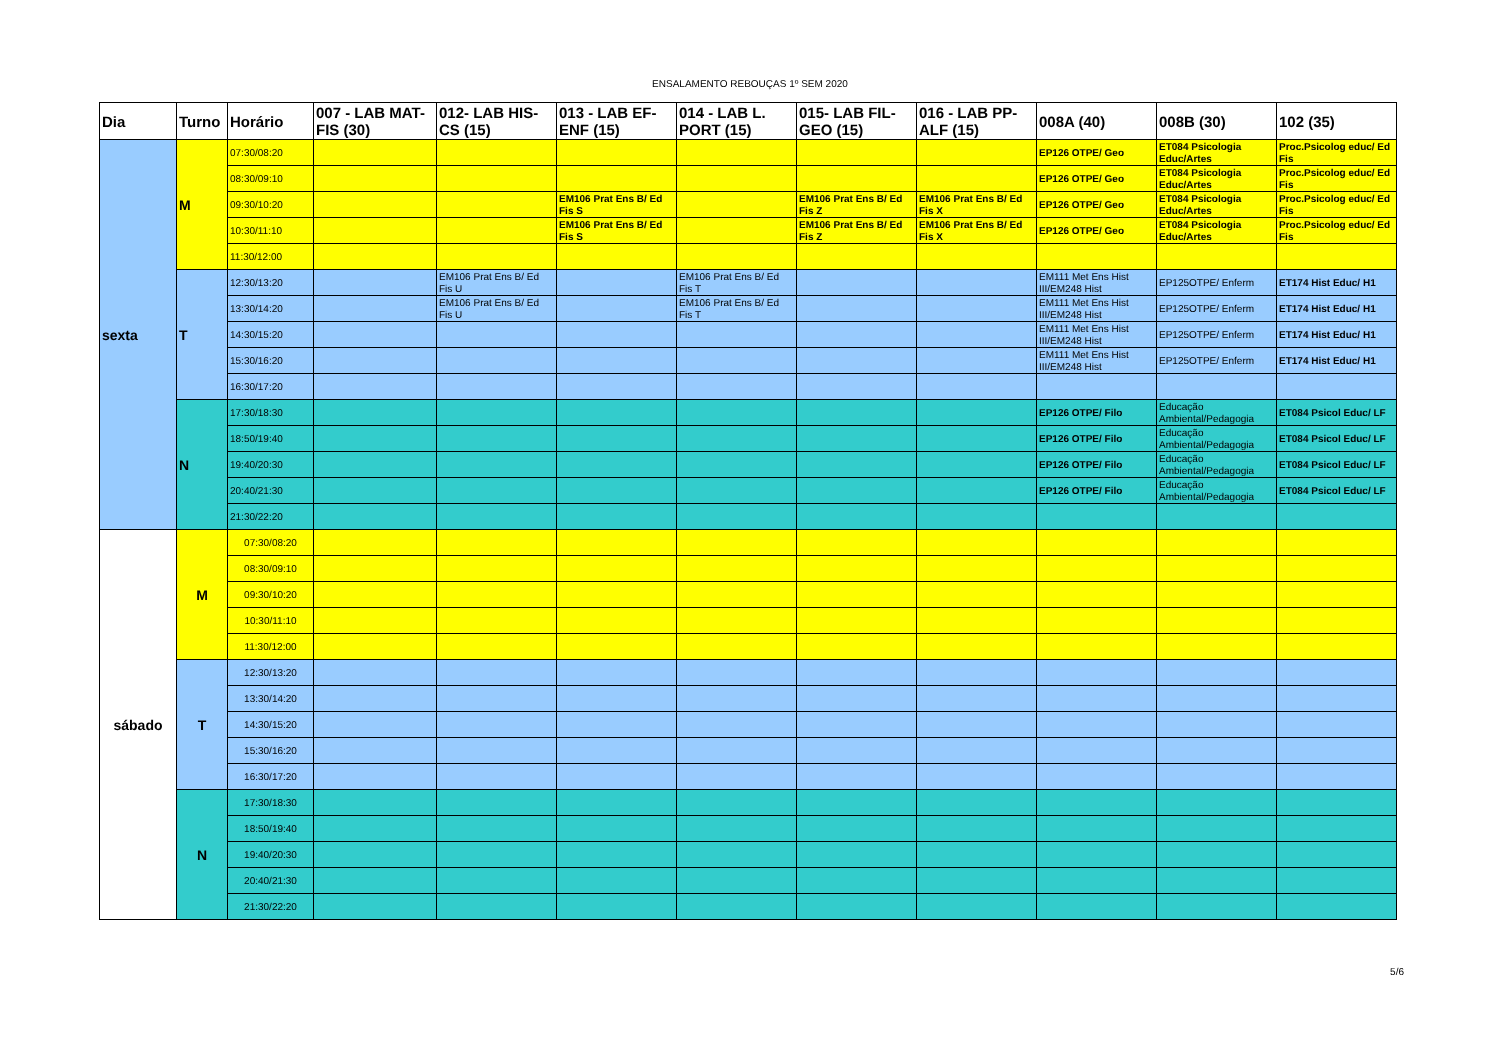ENSALAMENTO REBOUÇAS 1º SEM 2020
| Dia | Turno | Horário | 007 - LAB MAT-FIS (30) | 012- LAB HIS-CS (15) | 013 - LAB EF-ENF (15) | 014 - LAB L. PORT (15) | 015- LAB FIL-GEO (15) | 016 - LAB PP-ALF (15) | 008A (40) | 008B (30) | 102 (35) |
| --- | --- | --- | --- | --- | --- | --- | --- | --- | --- | --- | --- |
| sexta | M | 07:30/08:20 | | | | | | | EP126 OTPE/ Geo | ET084 Psicologia Educ/Artes | Proc.Psicolog educ/ Ed Fis |
| | | 08:30/09:10 | | | | | | | EP126 OTPE/ Geo | ET084 Psicologia Educ/Artes | Proc.Psicolog educ/ Ed Fis |
| | | 09:30/10:20 | | | EM106 Prat Ens B/ Ed Fis S | | EM106 Prat Ens B/ Ed Fis Z | EM106 Prat Ens B/ Ed Fis X | EP126 OTPE/ Geo | ET084 Psicologia Educ/Artes | Proc.Psicolog educ/ Ed Fis |
| | | 10:30/11:10 | | | EM106 Prat Ens B/ Ed Fis S | | EM106 Prat Ens B/ Ed Fis Z | EM106 Prat Ens B/ Ed Fis X | EP126 OTPE/ Geo | ET084 Psicologia Educ/Artes | Proc.Psicolog educ/ Ed Fis |
| | | 11:30/12:00 | | | | | | | | | |
| | T | 12:30/13:20 | | EM106 Prat Ens B/ Ed Fis U | | EM106 Prat Ens B/ Ed Fis T | | | EM111 Met Ens Hist III/EM248 Hist | EP125OTPE/ Enferm | ET174 Hist Educ/ H1 |
| | | 13:30/14:20 | | EM106 Prat Ens B/ Ed Fis U | | EM106 Prat Ens B/ Ed Fis T | | | EM111 Met Ens Hist III/EM248 Hist | EP125OTPE/ Enferm | ET174 Hist Educ/ H1 |
| | | 14:30/15:20 | | | | | | | EM111 Met Ens Hist III/EM248 Hist | EP125OTPE/ Enferm | ET174 Hist Educ/ H1 |
| | | 15:30/16:20 | | | | | | | EM111 Met Ens Hist III/EM248 Hist | EP125OTPE/ Enferm | ET174 Hist Educ/ H1 |
| | | 16:30/17:20 | | | | | | | | | |
| | N | 17:30/18:30 | | | | | | | EP126 OTPE/ Filo | Educação Ambiental/Pedagogia | ET084 Psicol Educ/ LF |
| | | 18:50/19:40 | | | | | | | EP126 OTPE/ Filo | Educação Ambiental/Pedagogia | ET084 Psicol Educ/ LF |
| | | 19:40/20:30 | | | | | | | EP126 OTPE/ Filo | Educação Ambiental/Pedagogia | ET084 Psicol Educ/ LF |
| | | 20:40/21:30 | | | | | | | EP126 OTPE/ Filo | Educação Ambiental/Pedagogia | ET084 Psicol Educ/ LF |
| | | 21:30/22:20 | | | | | | | | | |
| sábado | M | 07:30/08:20 | | | | | | | | | |
| | | 08:30/09:10 | | | | | | | | | |
| | | 09:30/10:20 | | | | | | | | | |
| | | 10:30/11:10 | | | | | | | | | |
| | | 11:30/12:00 | | | | | | | | | |
| | T | 12:30/13:20 | | | | | | | | | |
| | | 13:30/14:20 | | | | | | | | | |
| | | 14:30/15:20 | | | | | | | | | |
| | | 15:30/16:20 | | | | | | | | | |
| | | 16:30/17:20 | | | | | | | | | |
| | N | 17:30/18:30 | | | | | | | | | |
| | | 18:50/19:40 | | | | | | | | | |
| | | 19:40/20:30 | | | | | | | | | |
| | | 20:40/21:30 | | | | | | | | | |
| | | 21:30/22:20 | | | | | | | | | |
5/6